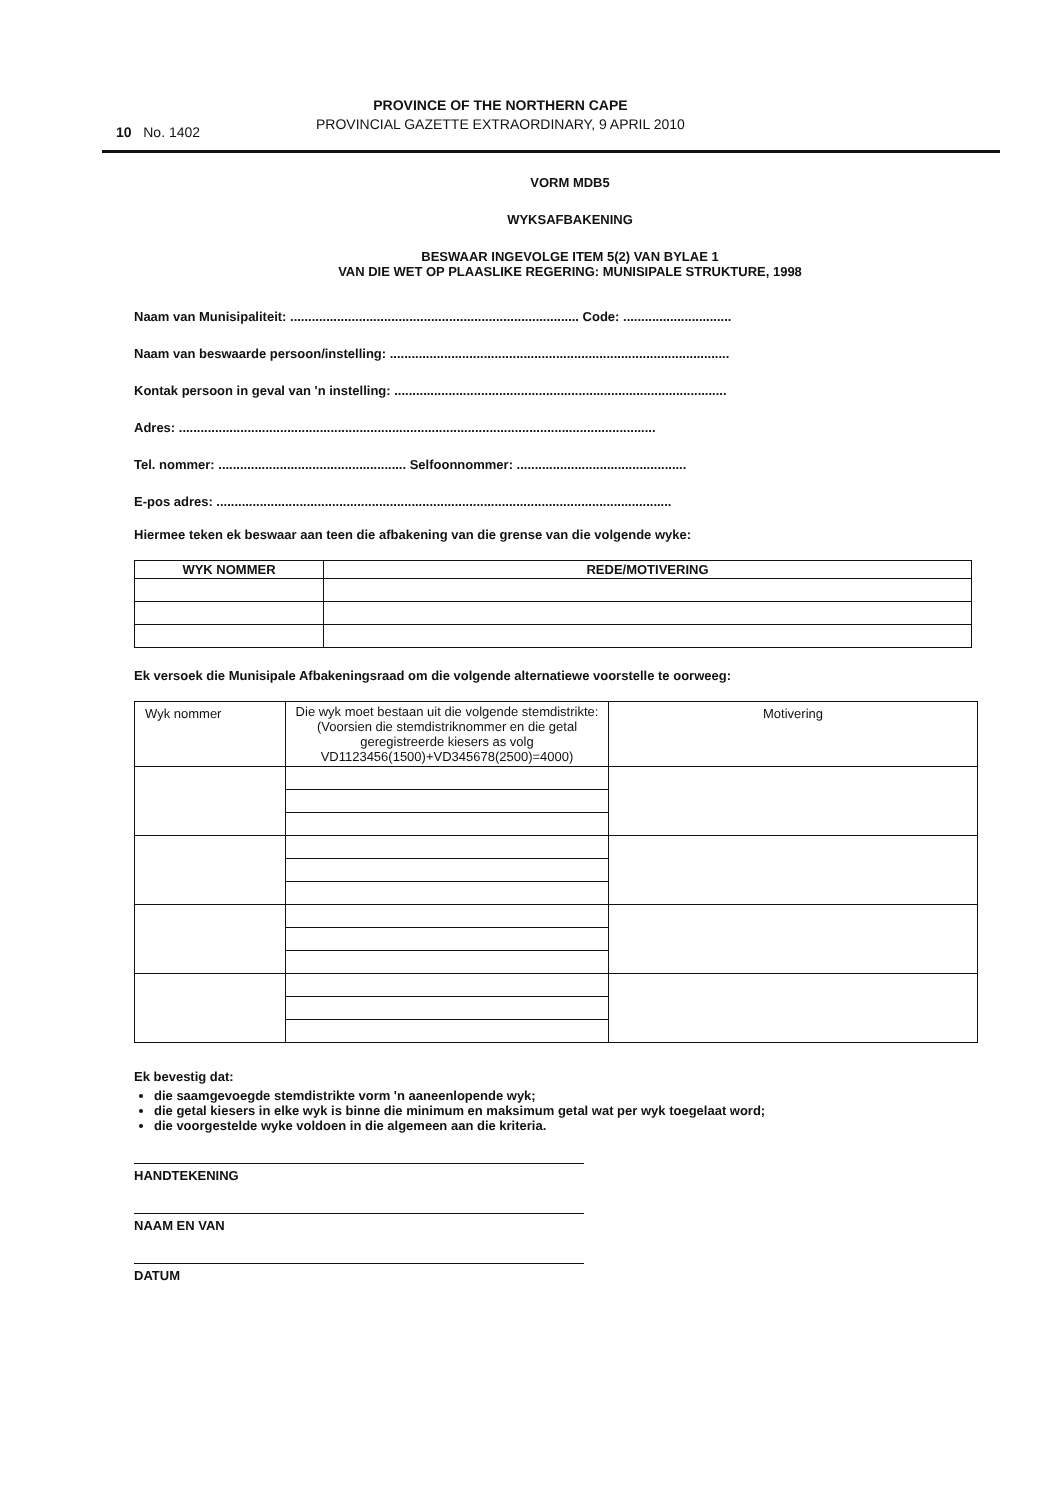10 No. 1402
PROVINCE OF THE NORTHERN CAPE
PROVINCIAL GAZETTE EXTRAORDINARY, 9 APRIL 2010
VORM MDB5
WYKSAFBAKENING
BESWAAR INGEVOLGE ITEM 5(2) VAN BYLAE 1
VAN DIE WET OP PLAASLIKE REGERING: MUNISIPALE STRUKTURE, 1998
Naam van Munisipaliteit: ................................................................................ Code: ..............................
Naam van beswaarde persoon/instelling: ..............................................................................................
Kontak persoon in geval van 'n instelling: ............................................................................................
Adres: ....................................................................................................................................
Tel. nommer: .................................................... Selfoonnommer: ...............................................
E-pos adres: ..............................................................................................................................
Hiermee teken ek beswaar aan teen die afbakening van die grense van die volgende wyke:
| WYK NOMMER | REDE/MOTIVERING |
| --- | --- |
Ek versoek die Munisipale Afbakeningsraad om die volgende alternatiewe voorstelle te oorweeg:
| Wyk nommer | Die wyk moet bestaan uit die volgende stemdistrikte: (Voorsien die stemdistriknommer en die getal geregistreerde kiesers as volg VD1123456(1500)+VD345678(2500)=4000) | Motivering |
Ek bevestig dat:
die saamgevoegde stemdistrikte vorm 'n aaneenlopende wyk;
die getal kiesers in elke wyk is binne die minimum en maksimum getal wat per wyk toegelaat word;
die voorgestelde wyke voldoen in die algemeen aan die kriteria.
HANDTEKENING
NAAM EN VAN
DATUM